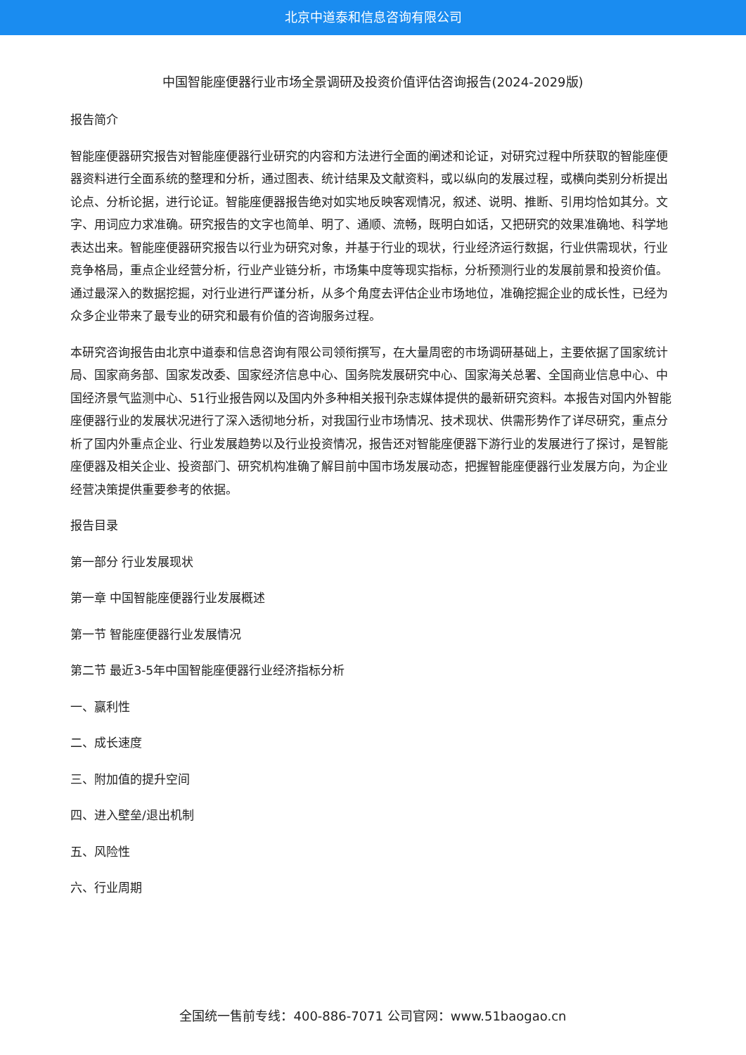北京中道泰和信息咨询有限公司
中国智能座便器行业市场全景调研及投资价值评估咨询报告(2024-2029版)
报告简介
智能座便器研究报告对智能座便器行业研究的内容和方法进行全面的阐述和论证，对研究过程中所获取的智能座便器资料进行全面系统的整理和分析，通过图表、统计结果及文献资料，或以纵向的发展过程，或横向类别分析提出论点、分析论据，进行论证。智能座便器报告绝对如实地反映客观情况，叙述、说明、推断、引用均恰如其分。文字、用词应力求准确。研究报告的文字也简单、明了、通顺、流畅，既明白如话，又把研究的效果准确地、科学地表达出来。智能座便器研究报告以行业为研究对象，并基于行业的现状，行业经济运行数据，行业供需现状，行业竞争格局，重点企业经营分析，行业产业链分析，市场集中度等现实指标，分析预测行业的发展前景和投资价值。通过最深入的数据挖掘，对行业进行严谨分析，从多个角度去评估企业市场地位，准确挖掘企业的成长性，已经为众多企业带来了最专业的研究和最有价值的咨询服务过程。
本研究咨询报告由北京中道泰和信息咨询有限公司领衔撰写，在大量周密的市场调研基础上，主要依据了国家统计局、国家商务部、国家发改委、国家经济信息中心、国务院发展研究中心、国家海关总署、全国商业信息中心、中国经济景气监测中心、51行业报告网以及国内外多种相关报刊杂志媒体提供的最新研究资料。本报告对国内外智能座便器行业的发展状况进行了深入透彻地分析，对我国行业市场情况、技术现状、供需形势作了详尽研究，重点分析了国内外重点企业、行业发展趋势以及行业投资情况，报告还对智能座便器下游行业的发展进行了探讨，是智能座便器及相关企业、投资部门、研究机构准确了解目前中国市场发展动态，把握智能座便器行业发展方向，为企业经营决策提供重要参考的依据。
报告目录
第一部分 行业发展现状
第一章 中国智能座便器行业发展概述
第一节 智能座便器行业发展情况
第二节 最近3-5年中国智能座便器行业经济指标分析
一、赢利性
二、成长速度
三、附加值的提升空间
四、进入壁垒/退出机制
五、风险性
六、行业周期
全国统一售前专线：400-886-7071 公司官网：www.51baogao.cn